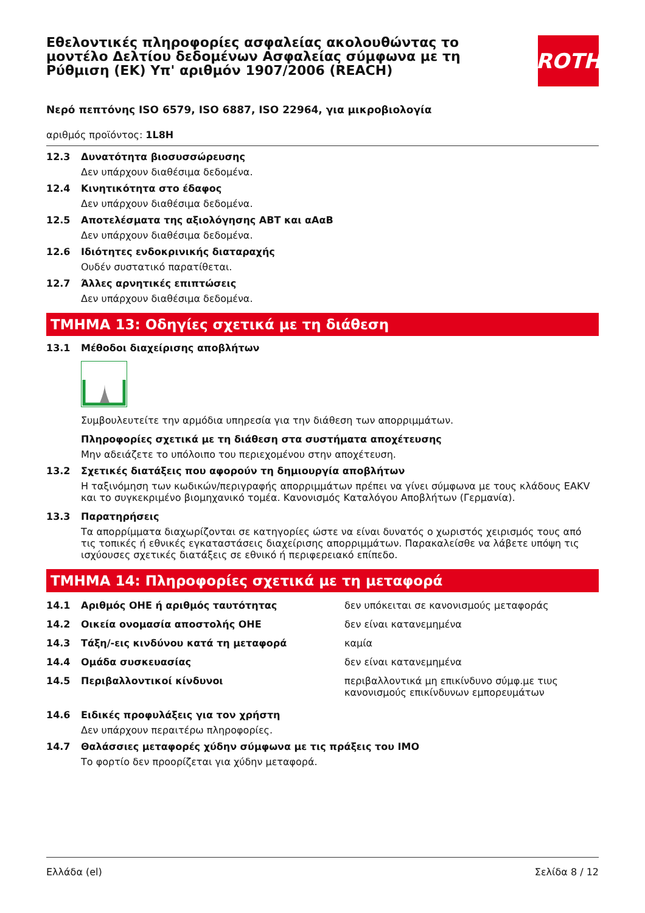Εθελοντικές πληροφορίες ασφαλείας ακολουθώντας το μοντέλο Δελτίου δεδομένων Ασφαλείας σύμφωνα με τη Ρύθμιση (ΕΚ) Υπ' αριθμόν 1907/2006 (REACH)
ROTH
Νερό πεπτόνης ISO 6579, ISO 6887, ISO 22964, για μικροβιολογία
αριθμός προϊόντος: 1L8H
12.3 Δυνατότητα βιοσυσσώρευσης
Δεν υπάρχουν διαθέσιμα δεδομένα.
12.4 Κινητικότητα στο έδαφος
Δεν υπάρχουν διαθέσιμα δεδομένα.
12.5 Αποτελέσματα της αξιολόγησης ΑΒΤ και αΑαΒ
Δεν υπάρχουν διαθέσιμα δεδομένα.
12.6 Ιδιότητες ενδοκρινικής διαταραχής
Ουδέν συστατικό παρατίθεται.
12.7 Άλλες αρνητικές επιπτώσεις
Δεν υπάρχουν διαθέσιμα δεδομένα.
ΤΜΗΜΑ 13: Οδηγίες σχετικά με τη διάθεση
13.1 Μέθοδοι διαχείρισης αποβλήτων
Συμβουλευτείτε την αρμόδια υπηρεσία για την διάθεση των απορριμμάτων.
Πληροφορίες σχετικά με τη διάθεση στα συστήματα αποχέτευσης
Μην αδειάζετε το υπόλοιπο του περιεχομένου στην αποχέτευση.
13.2 Σχετικές διατάξεις που αφορούν τη δημιουργία αποβλήτων
Η ταξινόμηση των κωδικών/περιγραφής απορριμμάτων πρέπει να γίνει σύμφωνα με τους κλάδους EAKV και το συγκεκριμένο βιομηχανικό τομέα. Κανονισμός Καταλόγου Αποβλήτων (Γερμανία).
13.3 Παρατηρήσεις
Τα απορρίμματα διαχωρίζονται σε κατηγορίες ώστε να είναι δυνατός ο χωριστός χειρισμός τους από τις τοπικές ή εθνικές εγκαταστάσεις διαχείρισης απορριμμάτων. Παρακαλείσθε να λάβετε υπόψη τις ισχύουσες σχετικές διατάξεις σε εθνικό ή περιφερειακό επίπεδο.
ΤΜΗΜΑ 14: Πληροφορίες σχετικά με τη μεταφορά
14.1 Αριθμός ΟΗΕ ή αριθμός ταυτότητας δεν υπόκειται σε κανονισμούς μεταφοράς
14.2 Οικεία ονομασία αποστολής ΟΗΕ δεν είναι κατανεμημένα
14.3 Τάξη/-εις κινδύνου κατά τη μεταφορά καμία
14.4 Ομάδα συσκευασίας δεν είναι κατανεμημένα
14.5 Περιβαλλοντικοί κίνδυνοι περιβαλλοντικά μη επικίνδυνο σύμφ.με τιυς κανονισμούς επικίνδυνων εμπορευμάτων
14.6 Ειδικές προφυλάξεις για τον χρήστη
Δεν υπάρχουν περαιτέρω πληροφορίες.
14.7 Θαλάσσιες μεταφορές χύδην σύμφωνα με τις πράξεις του IMO
Το φορτίο δεν προορίζεται για χύδην μεταφορά.
Ελλάδα (el) Σελίδα 8 / 12